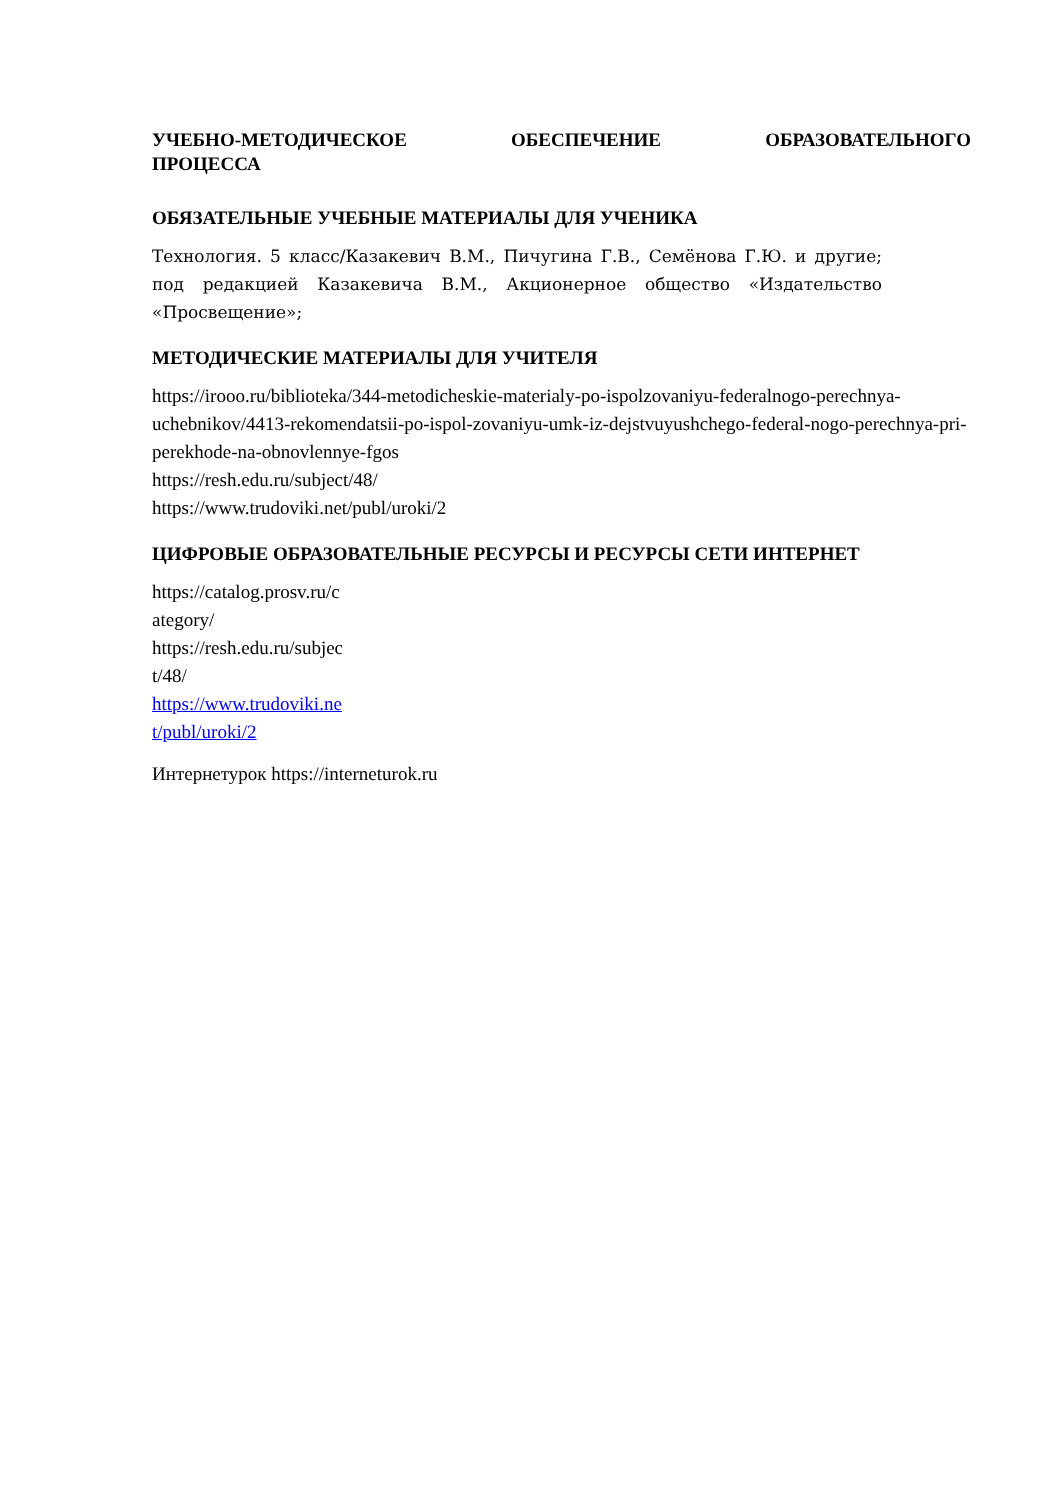УЧЕБНО-МЕТОДИЧЕСКОЕ ОБЕСПЕЧЕНИЕ ОБРАЗОВАТЕЛЬНОГО ПРОЦЕССА
ОБЯЗАТЕЛЬНЫЕ УЧЕБНЫЕ МАТЕРИАЛЫ ДЛЯ УЧЕНИКА
Технология. 5 класс/Казакевич В.М., Пичугина Г.В., Семёнова Г.Ю. и другие; под редакцией Казакевича В.М., Акционерное общество «Издательство «Просвещение»;
МЕТОДИЧЕСКИЕ МАТЕРИАЛЫ ДЛЯ УЧИТЕЛЯ
https://irooo.ru/biblioteka/344-metodicheskie-materialy-po-ispolzovaniyu-federalnogo-perechnya-uchebnikov/4413-rekomendatsii-po-ispol-zovaniyu-umk-iz-dejstvuyushchego-federal-nogo-perechnya-pri-perekhode-na-obnovlennye-fgos
https://resh.edu.ru/subject/48/
https://www.trudoviki.net/publ/uroki/2
ЦИФРОВЫЕ ОБРАЗОВАТЕЛЬНЫЕ РЕСУРСЫ И РЕСУРСЫ СЕТИ ИНТЕРНЕТ
https://catalog.prosv.ru/c
ategory/
https://resh.edu.ru/subjec
t/48/
https://www.trudoviki.ne
t/publ/uroki/2
Интернетурок https://interneturok.ru